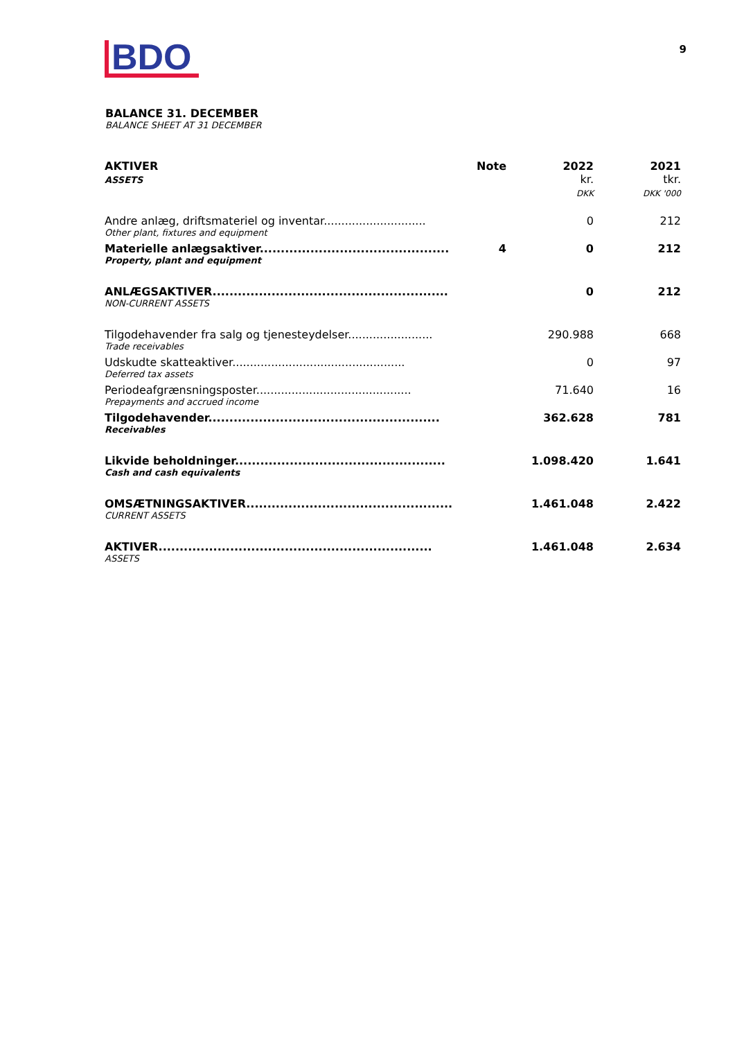BDO
9
BALANCE 31. DECEMBER
BALANCE SHEET AT 31 DECEMBER
| AKTIVER ASSETS | Note | 2022 kr. DKK | 2021 tkr. DKK '000 |
| --- | --- | --- | --- |
| Andre anlæg, driftsmateriel og inventar............................. | | 0 | 212 |
| Other plant, fixtures and equipment | | | |
| Materielle anlægsaktiver............................................. | 4 | 0 | 212 |
| Property, plant and equipment | | | |
| ANLÆGSAKTIVER........................................................ | | 0 | 212 |
| NON-CURRENT ASSETS | | | |
| Tilgodehavender fra salg og tjenesteydelser........................ | | 290.988 | 668 |
| Trade receivables | | | |
| Udskudte skatteaktiver................................................. | | 0 | 97 |
| Deferred tax assets | | | |
| Periodeafgrænsningsposter............................................ | | 71.640 | 16 |
| Prepayments and accrued income | | | |
| Tilgodehavender....................................................... | | 362.628 | 781 |
| Receivables | | | |
| Likvide beholdninger.................................................. | | 1.098.420 | 1.641 |
| Cash and cash equivalents | | | |
| OMSÆTNINGSAKTIVER................................................. | | 1.461.048 | 2.422 |
| CURRENT ASSETS | | | |
| AKTIVER................................................................. | | 1.461.048 | 2.634 |
| ASSETS | | | |